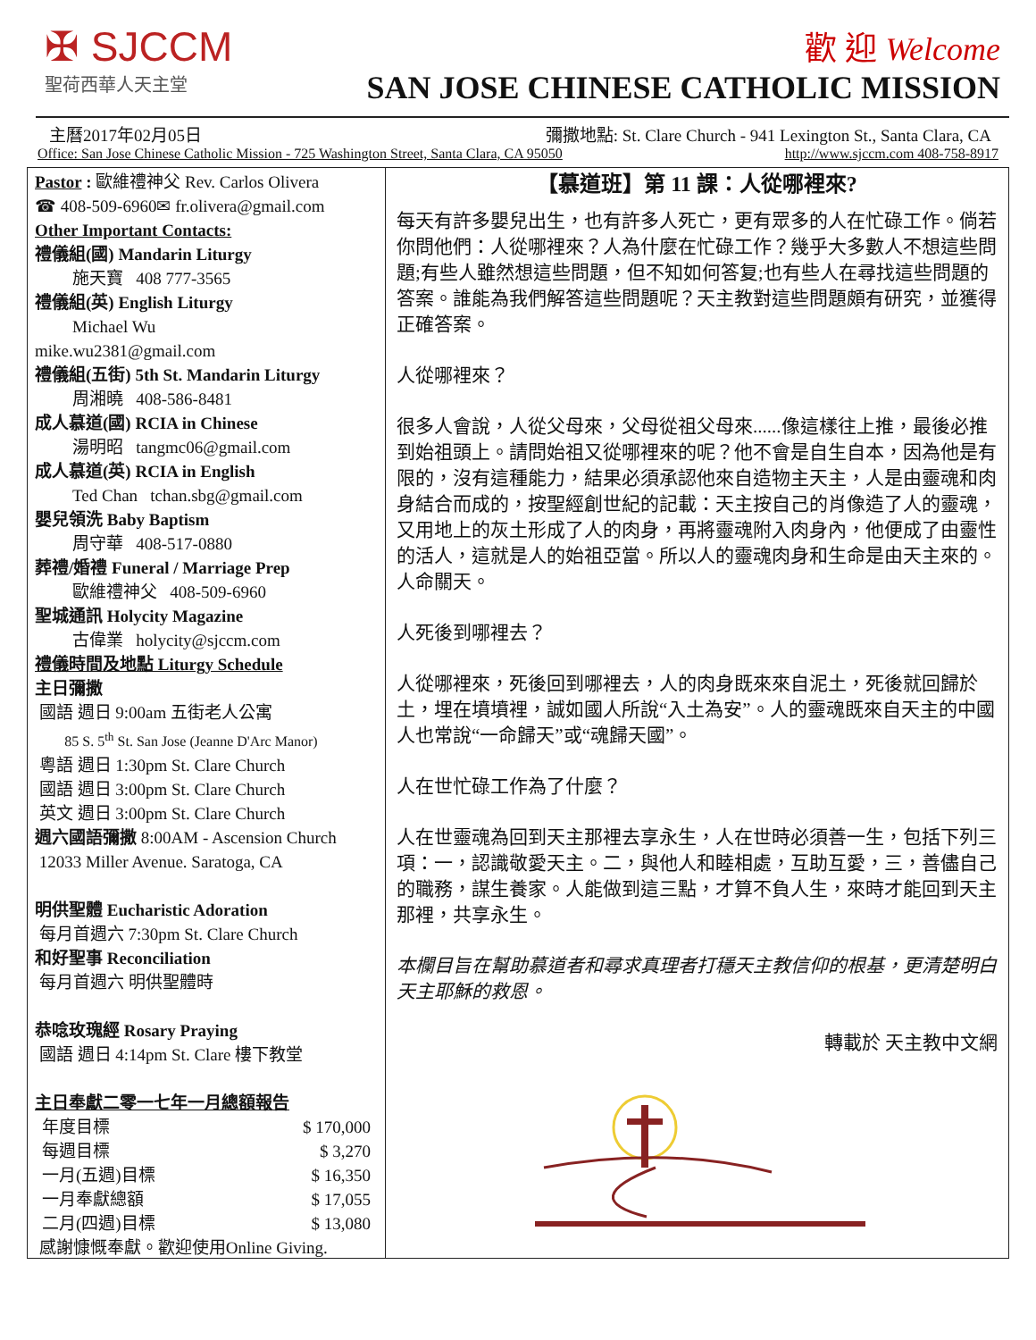✠ SJCCM
聖荷西華人天主堂
歡 迎 Welcome
SAN JOSE CHINESE CATHOLIC MISSION
主曆2017年02月05日 彌撒地點: St. Clare Church - 941 Lexington St., Santa Clara, CA
Office: San Jose Chinese Catholic Mission - 725 Washington Street, Santa Clara, CA 95050 http://www.sjccm.com 408-758-8917
Pastor : 歐維禮神父 Rev. Carlos Olivera
☎ 408-509-6960✉ fr.olivera@gmail.com
Other Important Contacts:
禮儀組(國) Mandarin Liturgy
施天寶 408 777-3565
禮儀組(英) English Liturgy
Michael Wu
mike.wu2381@gmail.com
禮儀組(五街) 5th St. Mandarin Liturgy
周湘曉 408-586-8481
成人慕道(國) RCIA in Chinese
湯明昭 tangmc06@gmail.com
成人慕道(英) RCIA in English
Ted Chan tchan.sbg@gmail.com
嬰兒領洗 Baby Baptism
周守華 408-517-0880
葬禮/婚禮 Funeral / Marriage Prep
歐維禮神父 408-509-6960
聖城通訊 Holycity Magazine
古偉業 holycity@sjccm.com
禮儀時間及地點 Liturgy Schedule
主日彌撒
國語 週日 9:00am 五街老人公寓
85 S. 5<sup>th</sup> St. San Jose (Jeanne D'Arc Manor)
粵語 週日 1:30pm St. Clare Church
國語 週日 3:00pm St. Clare Church
英文 週日 3:00pm St. Clare Church
週六國語彌撒 8:00AM - Ascension Church
12033 Miller Avenue. Saratoga, CA
明供聖體 Eucharistic Adoration
每月首週六 7:30pm St. Clare Church
和好聖事 Reconciliation
每月首週六 明供聖體時
恭唸玫瑰經 Rosary Praying
國語 週日 4:14pm St. Clare 樓下教堂
主日奉獻二零一七年一月總額報告
| 年度目標 | $ 170,000 |
| 每週目標 | $ 3,270 |
| 一月(五週)目標 | $ 16,350 |
| 一月奉獻總額 | $ 17,055 |
| 二月(四週)目標 | $ 13,080 |
感謝慷慨奉獻。歡迎使用Online Giving.
【慕道班】第 11 課：人從哪裡來?
每天有許多嬰兒出生，也有許多人死亡，更有眾多的人在忙碌工作。倘若你問他們：人從哪裡來？人為什麼在忙碌工作？幾乎大多數人不想這些問題;有些人雖然想這些問題，但不知如何答复;也有些人在尋找這些問題的答案。誰能為我們解答這些問題呢？天主教對這些問題頗有研究，並獲得正確答案。
人從哪裡來？
很多人會說，人從父母來，父母從祖父母來......像這樣往上推，最後必推到始祖頭上。請問始祖又從哪裡來的呢？他不會是自生自本，因為他是有限的，沒有這種能力，結果必須承認他來自造物主天主，人是由靈魂和肉身結合而成的，按聖經創世紀的記載：天主按自己的肖像造了人的靈魂，又用地上的灰土形成了人的肉身，再將靈魂附入肉身內，他便成了由靈性的活人，這就是人的始祖亞當。所以人的靈魂肉身和生命是由天主來的。人命關天。
人死後到哪裡去？
人從哪裡來，死後回到哪裡去，人的肉身既來來自泥土，死後就回歸於土，埋在墳墳裡，誠如國人所說“入土為安”。人的靈魂既來自天主的中國人也常說“一命歸天”或“魂歸天國”。
人在世忙碌工作為了什麼？
人在世靈魂為回到天主那裡去享永生，人在世時必須善一生，包括下列三項：一，認識敬愛天主。二，與他人和睦相處，互助互愛，三，善儘自己的職務，謀生養家。人能做到這三點，才算不負人生，來時才能回到天主那裡，共享永生。
本欄目旨在幫助慕道者和尋求真理者打穩天主教信仰的根基，更清楚明白天主耶穌的救恩。
轉載於 天主教中文網